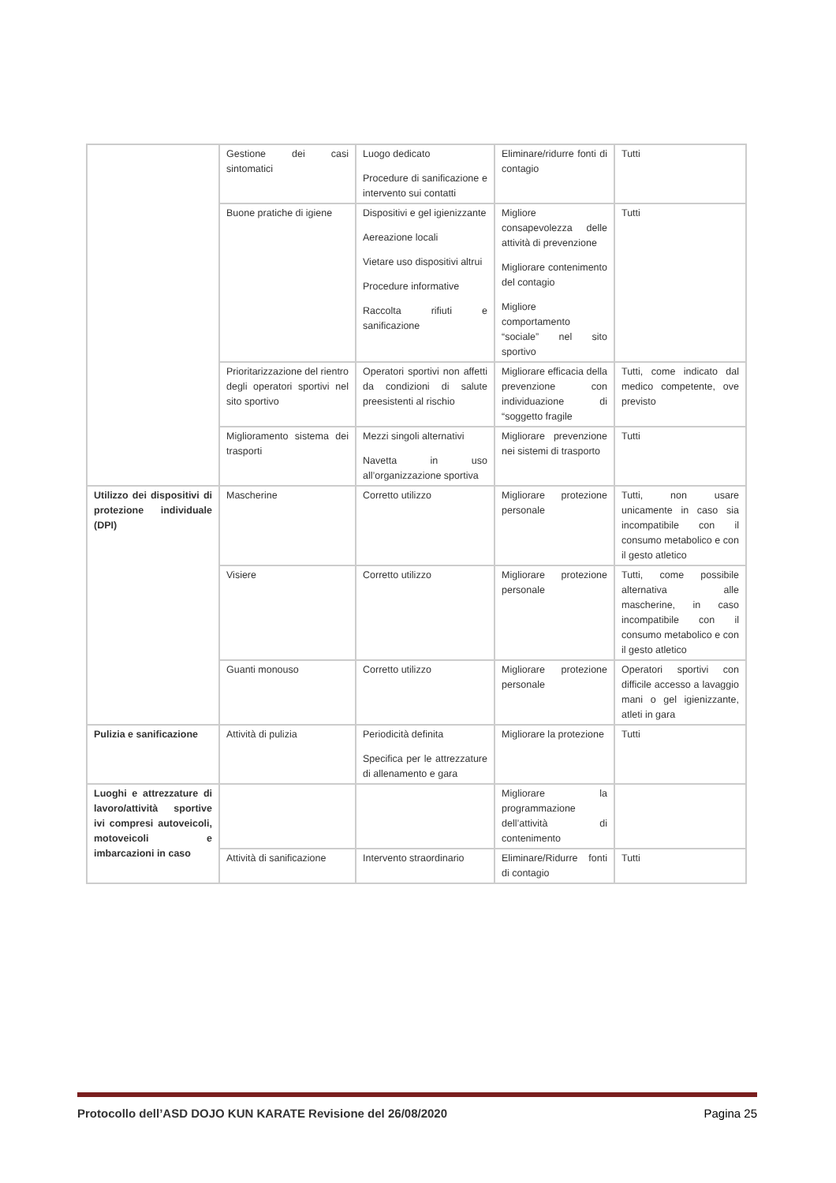| | Gestione dei casi sintomatici | Luogo dedicato Procedure di sanificazione e intervento sui contatti | Eliminare/ridurre fonti di contagio | Tutti |
| | Buone pratiche di igiene | Dispositivi e gel igienizzante Aereazione locali Vietare uso dispositivi altrui Procedure informative Raccolta rifiuti e sanificazione | Migliore consapevolezza delle attività di prevenzione Migliorare contenimento del contagio Migliore comportamento “sociale” nel sito sportivo | Tutti |
| | Prioritarizzazione del rientro degli operatori sportivi nel sito sportivo | Operatori sportivi non affetti da condizioni di salute preesistenti al rischio | Migliorare efficacia della prevenzione con individuazione di “soggetto fragile | Tutti, come indicato dal medico competente, ove previsto |
| | Miglioramento sistema dei trasporti | Mezzi singoli alternativi Navetta in uso all’organizzazione sportiva | Migliorare prevenzione nei sistemi di trasporto | Tutti |
| Utilizzo dei dispositivi di protezione individuale (DPI) | Mascherine | Corretto utilizzo | Migliorare protezione personale | Tutti, non usare unicamente in caso sia incompatibile con il consumo metabolico e con il gesto atletico |
| | Visiere | Corretto utilizzo | Migliorare protezione personale | Tutti, come possibile alternativa alle mascherine, in caso incompatibile con il consumo metabolico e con il gesto atletico |
| | Guanti monouso | Corretto utilizzo | Migliorare protezione personale | Operatori sportivi con difficile accesso a lavaggio mani o gel igienizzante, atleti in gara |
| Pulizia e sanificazione | Attività di pulizia | Periodicità definita Specifica per le attrezzature di allenamento e gara | Migliorare la protezione | Tutti |
| Luoghi e attrezzature di lavoro/attività sportive ivi compresi autoveicoli, motoveicoli e imbarcazioni in caso | | | Migliorare la programmazione dell’attività di contenimento | |
| | Attività di sanificazione | Intervento straordinario | Eliminare/Ridurre fonti di contagio | Tutti |
Protocollo dell’ASD DOJO KUN KARATE Revisione del 26/08/2020 Pagina 25